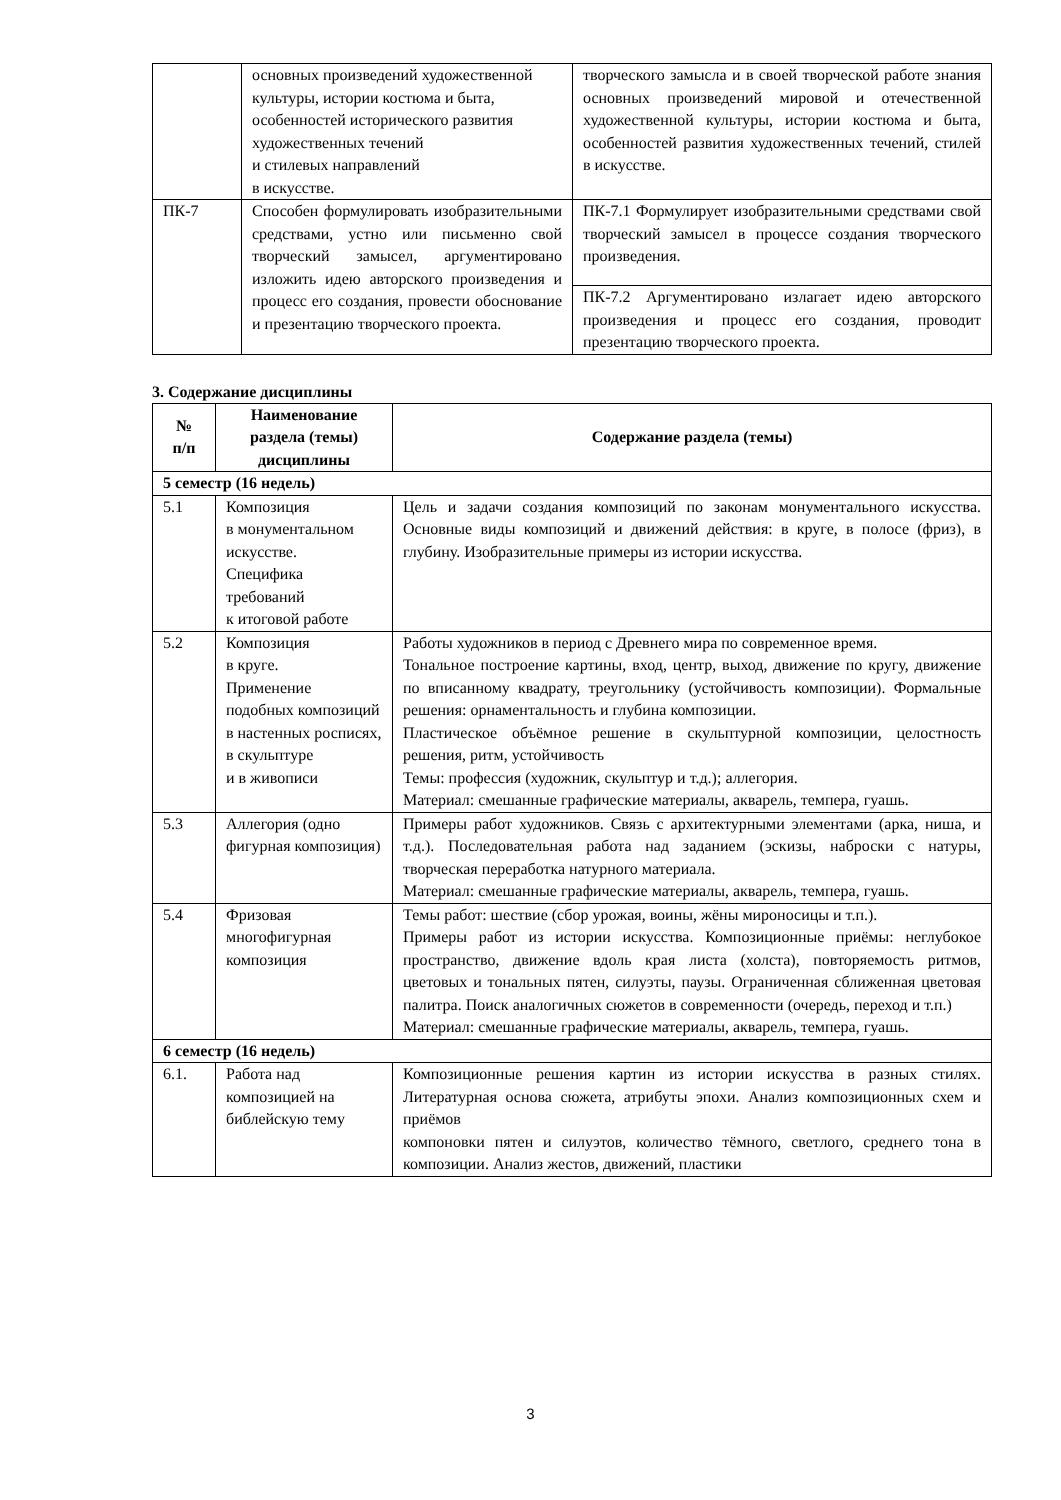| | основных произведений художественной культуры, истории костюма и быта, особенностей исторического развития художественных течений и стилевых направлений в искусстве. | творческого замысла и в своей творческой работе знания основных произведений мировой и отечественной художественной культуры, истории костюма и быта, особенностей развития художественных течений, стилей в искусстве. |
| ПК-7 | Способен формулировать изобразительными средствами, устно или письменно свой творческий замысел, аргументировано изложить идею авторского произведения и процесс его создания, провести обоснование и презентацию творческого проекта. | ПК-7.1 Формулирует изобразительными средствами свой творческий замысел в процессе создания творческого произведения. |
| | | ПК-7.2 Аргументировано излагает идею авторского произведения и процесс его создания, проводит презентацию творческого проекта. |
3. Содержание дисциплины
| № п/п | Наименование раздела (темы) дисциплины | Содержание раздела (темы) |
| --- | --- | --- |
| 5 семестр (16 недель) | | |
| 5.1 | Композиция в монументальном искусстве. Специфика требований к итоговой работе | Цель и задачи создания композиций по законам монументального искусства. Основные виды композиций и движений действия: в круге, в полосе (фриз), в глубину. Изобразительные примеры из истории искусства. |
| 5.2 | Композиция в круге. Применение подобных композиций в настенных росписях, в скульптуре и в живописи | Работы художников в период с Древнего мира по современное время. Тональное построение картины, вход, центр, выход, движение по кругу, движение по вписанному квадрату, треугольнику (устойчивость композиции). Формальные решения: орнаментальность и глубина композиции. Пластическое объёмное решение в скульптурной композиции, целостность решения, ритм, устойчивость Темы: профессия (художник, скульптур и т.д.); аллегория. Материал: смешанные графические материалы, акварель, темпера, гуашь. |
| 5.3 | Аллегория (одно фигурная композиция) | Примеры работ художников. Связь с архитектурными элементами (арка, ниша, и т.д.). Последовательная работа над заданием (эскизы, наброски с натуры, творческая переработка натурного материала. Материал: смешанные графические материалы, акварель, темпера, гуашь. |
| 5.4 | Фризовая многофигурная композиция | Темы работ: шествие (сбор урожая, воины, жёны мироносицы и т.п.). Примеры работ из истории искусства. Композиционные приёмы: неглубокое пространство, движение вдоль края листа (холста), повторяемость ритмов, цветовых и тональных пятен, силуэты, паузы. Ограниченная сближенная цветовая палитра. Поиск аналогичных сюжетов в современности (очередь, переход и т.п.) Материал: смешанные графические материалы, акварель, темпера, гуашь. |
| 6 семестр (16 недель) | | |
| 6.1. | Работа над композицией на библейскую тему | Композиционные решения картин из истории искусства в разных стилях. Литературная основа сюжета, атрибуты эпохи. Анализ композиционных схем и приёмов компоновки пятен и силуэтов, количество тёмного, светлого, среднего тона в композиции. Анализ жестов, движений, пластики |
3